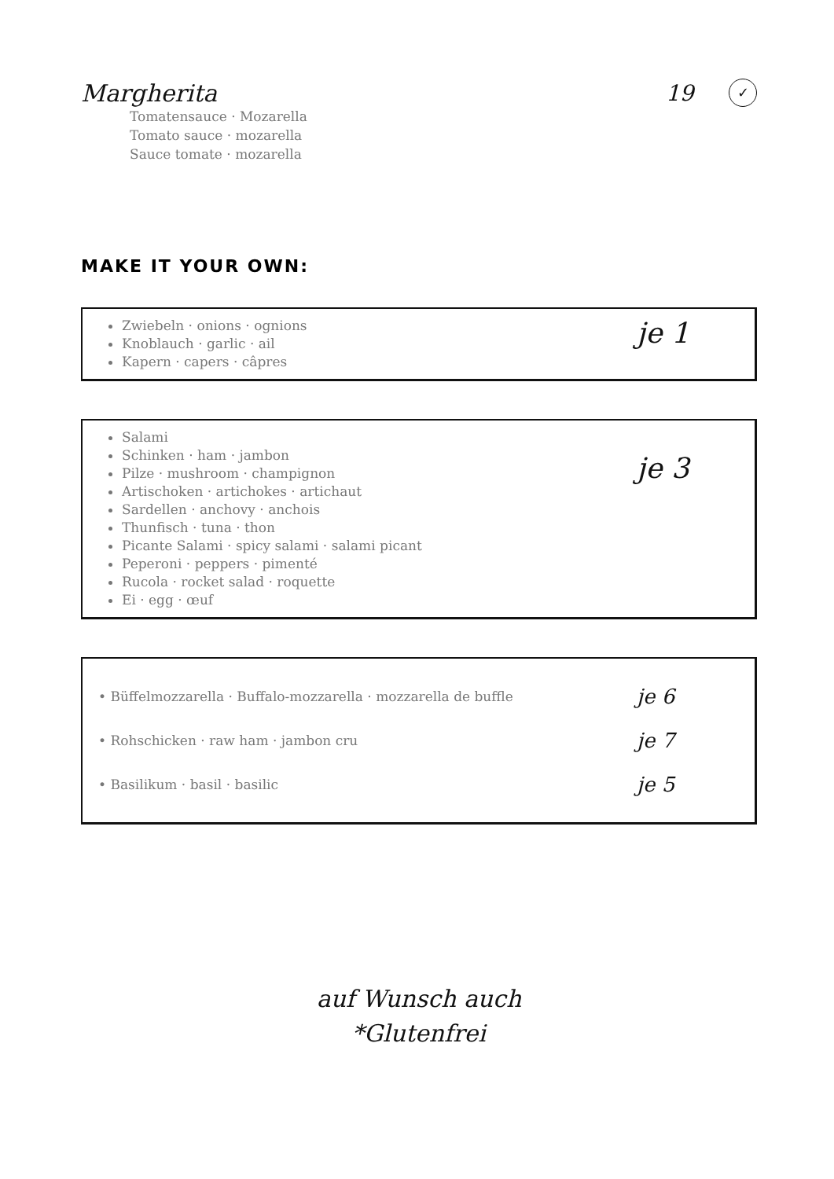Margherita 19
✓
Tomatensauce · Mozarella
Tomato sauce · mozarella
Sauce tomate · mozarella
MAKE IT YOUR OWN:
Zwiebeln · onions · ognions
Knoblauch · garlic · ail
Kapern · capers · câpres
je 1
Salami
Schinken · ham · jambon
Pilze · mushroom · champignon
Artischoken · artichokes · artichaut
Sardellen · anchovy · anchois
Thunfisch · tuna · thon
Picante Salami · spicy salami · salami picant
Peperoni · peppers · pimenté
Rucola · rocket salad · roquette
Ei · egg · œuf
je 3
• Büffelmozzarella · Buffalo-mozzarella · mozzarella de buffle je 6
• Rohschicken · raw ham · jambon cru je 7
• Basilikum · basil · basilic je 5
auf Wunsch auch
*Glutenfrei